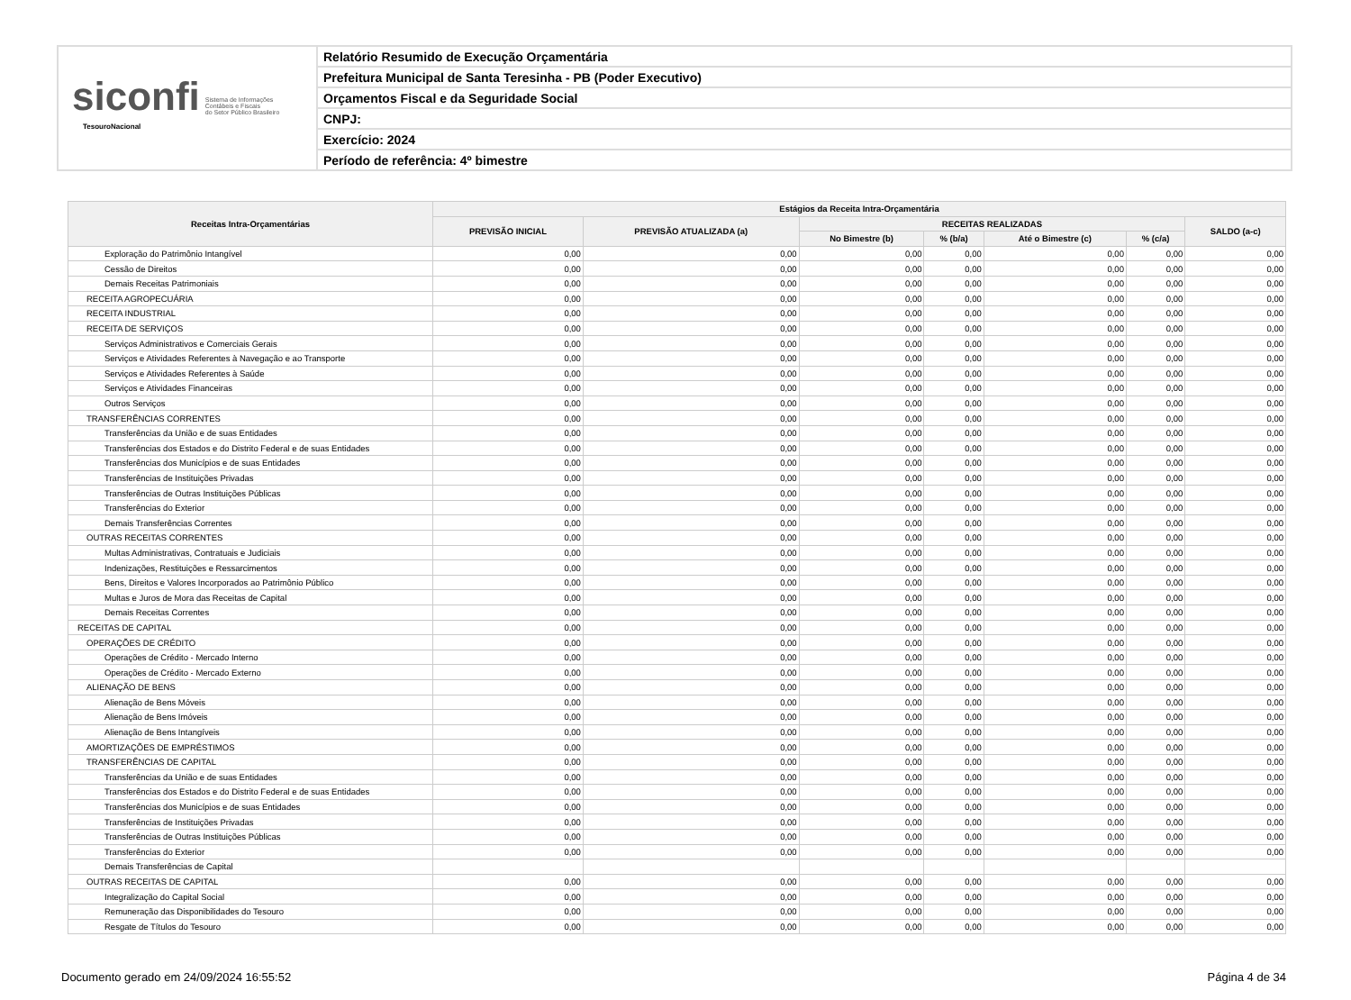siconfi Sistema de Informações
Contábeis e Fiscais
do Setor Público Brasileiro
TesouroNacional
Relatório Resumido de Execução Orçamentária
Prefeitura Municipal de Santa Teresinha - PB (Poder Executivo)
Orçamentos Fiscal e da Seguridade Social
CNPJ:
Exercício: 2024
Período de referência: 4º bimestre
| Receitas Intra-Orçamentárias | Estágios da Receita Intra-Orçamentária | | | | | | |
| --- | --- | --- | --- | --- | --- | --- | --- |
| | PREVISÃO INICIAL | PREVISÃO ATUALIZADA (a) | RECEITAS REALIZADAS | | | | SALDO (a-c) |
| | | | No Bimestre (b) | % (b/a) | Até o Bimestre (c) | % (c/a) | |
| Exploração do Patrimônio Intangível | 0,00 | 0,00 | 0,00 | 0,00 | 0,00 | 0,00 | 0,00 |
| Cessão de Direitos | 0,00 | 0,00 | 0,00 | 0,00 | 0,00 | 0,00 | 0,00 |
| Demais Receitas Patrimoniais | 0,00 | 0,00 | 0,00 | 0,00 | 0,00 | 0,00 | 0,00 |
| RECEITA AGROPECUÁRIA | 0,00 | 0,00 | 0,00 | 0,00 | 0,00 | 0,00 | 0,00 |
| RECEITA INDUSTRIAL | 0,00 | 0,00 | 0,00 | 0,00 | 0,00 | 0,00 | 0,00 |
| RECEITA DE SERVIÇOS | 0,00 | 0,00 | 0,00 | 0,00 | 0,00 | 0,00 | 0,00 |
| Serviços Administrativos e Comerciais Gerais | 0,00 | 0,00 | 0,00 | 0,00 | 0,00 | 0,00 | 0,00 |
| Serviços e Atividades Referentes à Navegação e ao Transporte | 0,00 | 0,00 | 0,00 | 0,00 | 0,00 | 0,00 | 0,00 |
| Serviços e Atividades Referentes à Saúde | 0,00 | 0,00 | 0,00 | 0,00 | 0,00 | 0,00 | 0,00 |
| Serviços e Atividades Financeiras | 0,00 | 0,00 | 0,00 | 0,00 | 0,00 | 0,00 | 0,00 |
| Outros Serviços | 0,00 | 0,00 | 0,00 | 0,00 | 0,00 | 0,00 | 0,00 |
| TRANSFERÊNCIAS CORRENTES | 0,00 | 0,00 | 0,00 | 0,00 | 0,00 | 0,00 | 0,00 |
| Transferências da União e de suas Entidades | 0,00 | 0,00 | 0,00 | 0,00 | 0,00 | 0,00 | 0,00 |
| Transferências dos Estados e do Distrito Federal e de suas Entidades | 0,00 | 0,00 | 0,00 | 0,00 | 0,00 | 0,00 | 0,00 |
| Transferências dos Municípios e de suas Entidades | 0,00 | 0,00 | 0,00 | 0,00 | 0,00 | 0,00 | 0,00 |
| Transferências de Instituições Privadas | 0,00 | 0,00 | 0,00 | 0,00 | 0,00 | 0,00 | 0,00 |
| Transferências de Outras Instituições Públicas | 0,00 | 0,00 | 0,00 | 0,00 | 0,00 | 0,00 | 0,00 |
| Transferências do Exterior | 0,00 | 0,00 | 0,00 | 0,00 | 0,00 | 0,00 | 0,00 |
| Demais Transferências Correntes | 0,00 | 0,00 | 0,00 | 0,00 | 0,00 | 0,00 | 0,00 |
| OUTRAS RECEITAS CORRENTES | 0,00 | 0,00 | 0,00 | 0,00 | 0,00 | 0,00 | 0,00 |
| Multas Administrativas, Contratuais e Judiciais | 0,00 | 0,00 | 0,00 | 0,00 | 0,00 | 0,00 | 0,00 |
| Indenizações, Restituições e Ressarcimentos | 0,00 | 0,00 | 0,00 | 0,00 | 0,00 | 0,00 | 0,00 |
| Bens, Direitos e Valores Incorporados ao Patrimônio Público | 0,00 | 0,00 | 0,00 | 0,00 | 0,00 | 0,00 | 0,00 |
| Multas e Juros de Mora das Receitas de Capital | 0,00 | 0,00 | 0,00 | 0,00 | 0,00 | 0,00 | 0,00 |
| Demais Receitas Correntes | 0,00 | 0,00 | 0,00 | 0,00 | 0,00 | 0,00 | 0,00 |
| RECEITAS DE CAPITAL | 0,00 | 0,00 | 0,00 | 0,00 | 0,00 | 0,00 | 0,00 |
| OPERAÇÕES DE CRÉDITO | 0,00 | 0,00 | 0,00 | 0,00 | 0,00 | 0,00 | 0,00 |
| Operações de Crédito - Mercado Interno | 0,00 | 0,00 | 0,00 | 0,00 | 0,00 | 0,00 | 0,00 |
| Operações de Crédito - Mercado Externo | 0,00 | 0,00 | 0,00 | 0,00 | 0,00 | 0,00 | 0,00 |
| ALIENAÇÃO DE BENS | 0,00 | 0,00 | 0,00 | 0,00 | 0,00 | 0,00 | 0,00 |
| Alienação de Bens Móveis | 0,00 | 0,00 | 0,00 | 0,00 | 0,00 | 0,00 | 0,00 |
| Alienação de Bens Imóveis | 0,00 | 0,00 | 0,00 | 0,00 | 0,00 | 0,00 | 0,00 |
| Alienação de Bens Intangíveis | 0,00 | 0,00 | 0,00 | 0,00 | 0,00 | 0,00 | 0,00 |
| AMORTIZAÇÕES DE EMPRÉSTIMOS | 0,00 | 0,00 | 0,00 | 0,00 | 0,00 | 0,00 | 0,00 |
| TRANSFERÊNCIAS DE CAPITAL | 0,00 | 0,00 | 0,00 | 0,00 | 0,00 | 0,00 | 0,00 |
| Transferências da União e de suas Entidades | 0,00 | 0,00 | 0,00 | 0,00 | 0,00 | 0,00 | 0,00 |
| Transferências dos Estados e do Distrito Federal e de suas Entidades | 0,00 | 0,00 | 0,00 | 0,00 | 0,00 | 0,00 | 0,00 |
| Transferências dos Municípios e de suas Entidades | 0,00 | 0,00 | 0,00 | 0,00 | 0,00 | 0,00 | 0,00 |
| Transferências de Instituições Privadas | 0,00 | 0,00 | 0,00 | 0,00 | 0,00 | 0,00 | 0,00 |
| Transferências de Outras Instituições Públicas | 0,00 | 0,00 | 0,00 | 0,00 | 0,00 | 0,00 | 0,00 |
| Transferências do Exterior | 0,00 | 0,00 | 0,00 | 0,00 | 0,00 | 0,00 | 0,00 |
| Demais Transferências de Capital | | | | | | | |
| OUTRAS RECEITAS DE CAPITAL | 0,00 | 0,00 | 0,00 | 0,00 | 0,00 | 0,00 | 0,00 |
| Integralização do Capital Social | 0,00 | 0,00 | 0,00 | 0,00 | 0,00 | 0,00 | 0,00 |
| Remuneração das Disponibilidades do Tesouro | 0,00 | 0,00 | 0,00 | 0,00 | 0,00 | 0,00 | 0,00 |
| Resgate de Títulos do Tesouro | 0,00 | 0,00 | 0,00 | 0,00 | 0,00 | 0,00 | 0,00 |
Documento gerado em 24/09/2024 16:55:52 Página 4 de 34